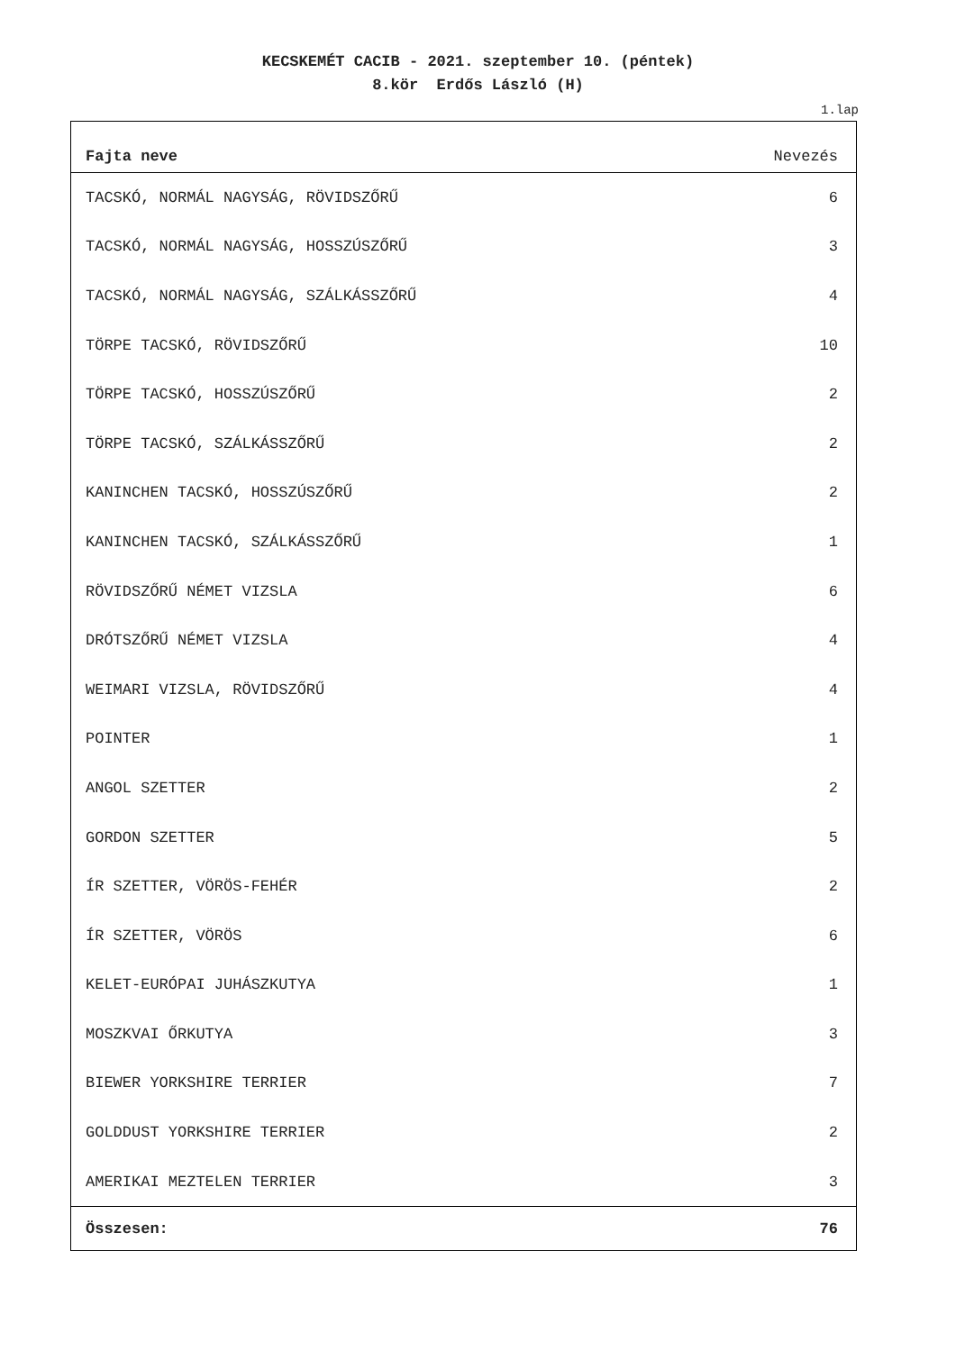KECSKEMÉT CACIB - 2021. szeptember 10. (péntek)
8.kör Erdős László (H)
1.lap
| Fajta neve | Nevezés |
| --- | --- |
| TACSKÓ, NORMÁL NAGYSÁG, RÖVIDSZŐRŰ | 6 |
| TACSKÓ, NORMÁL NAGYSÁG, HOSSZÚSZŐRŰ | 3 |
| TACSKÓ, NORMÁL NAGYSÁG, SZÁLKÁSSZŐRŰ | 4 |
| TÖRPE TACSKÓ, RÖVIDSZŐRŰ | 10 |
| TÖRPE TACSKÓ, HOSSZÚSZŐRŰ | 2 |
| TÖRPE TACSKÓ, SZÁLKÁSSZŐRŰ | 2 |
| KANINCHEN TACSKÓ, HOSSZÚSZŐRŰ | 2 |
| KANINCHEN TACSKÓ, SZÁLKÁSSZŐRŰ | 1 |
| RÖVIDSZŐRŰ NÉMET VIZSLA | 6 |
| DRÓTSZŐRŰ NÉMET VIZSLA | 4 |
| WEIMARI VIZSLA, RÖVIDSZŐRŰ | 4 |
| POINTER | 1 |
| ANGOL SZETTER | 2 |
| GORDON SZETTER | 5 |
| ÍR SZETTER, VÖRÖS-FEHÉR | 2 |
| ÍR SZETTER, VÖRÖS | 6 |
| KELET-EURÓPAI JUHÁSZKUTYA | 1 |
| MOSZKVAI ŐRKUTYA | 3 |
| BIEWER YORKSHIRE TERRIER | 7 |
| GOLDDUST YORKSHIRE TERRIER | 2 |
| AMERIKAI MEZTELEN TERRIER | 3 |
| Összesen: | 76 |